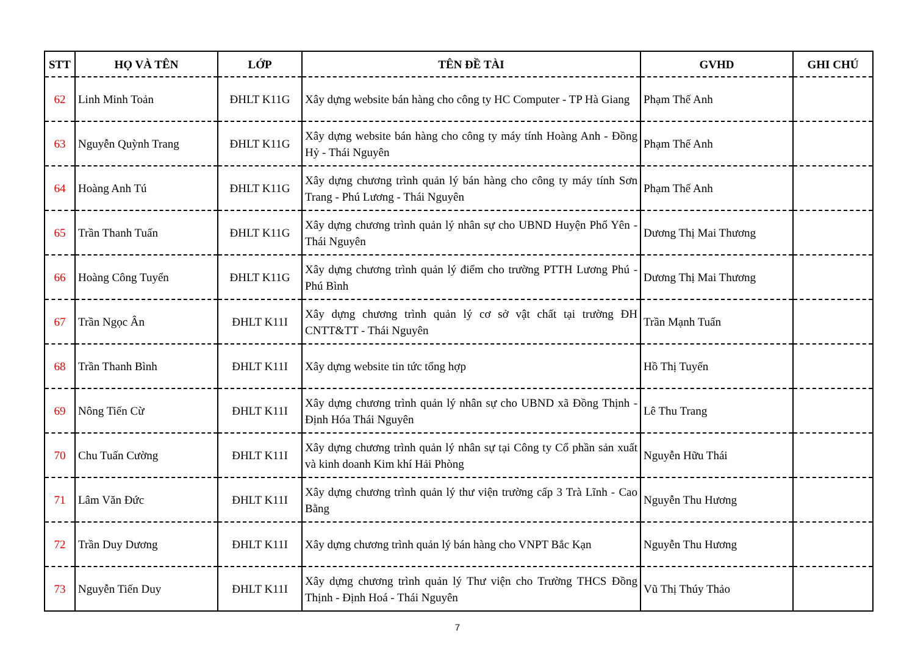| STT | HỌ VÀ TÊN | LỚP | TÊN ĐỀ TÀI | GVHD | GHI CHÚ |
| --- | --- | --- | --- | --- | --- |
| 62 | Linh Minh Toản | ĐHLT K11G | Xây dựng website bán hàng cho công ty HC Computer - TP Hà Giang | Phạm Thế Anh | |
| 63 | Nguyễn Quỳnh Trang | ĐHLT K11G | Xây dựng website bán hàng cho công ty máy tính Hoàng Anh - Đồng Hỷ - Thái Nguyên | Phạm Thế Anh | |
| 64 | Hoàng Anh Tú | ĐHLT K11G | Xây dựng chương trình quản lý bán hàng cho công ty máy tính Sơn Trang - Phú Lương - Thái Nguyên | Phạm Thế Anh | |
| 65 | Trần Thanh Tuấn | ĐHLT K11G | Xây dựng chương trình quản lý nhân sự cho UBND Huyện Phổ Yên - Thái Nguyên | Dương Thị Mai Thương | |
| 66 | Hoàng Công Tuyển | ĐHLT K11G | Xây dựng chương trình quản lý điểm cho trường PTTH Lương Phú - Phú Bình | Dương Thị Mai Thương | |
| 67 | Trần Ngọc Ân | ĐHLT K11I | Xây dựng chương trình quản lý cơ sở vật chất tại trường ĐH CNTT&TT - Thái Nguyên | Trần Mạnh Tuấn | |
| 68 | Trần Thanh Bình | ĐHLT K11I | Xây dựng website tin tức tổng hợp | Hồ Thị Tuyến | |
| 69 | Nông Tiến Cừ | ĐHLT K11I | Xây dựng chương trình quản lý nhân sự cho UBND xã Đồng Thịnh - Định Hóa Thái Nguyên | Lê Thu Trang | |
| 70 | Chu Tuấn Cường | ĐHLT K11I | Xây dựng chương trình quản lý nhân sự tại Công ty Cổ phần sản xuất và kinh doanh Kim khí Hải Phòng | Nguyễn Hữu Thái | |
| 71 | Lâm Văn Đức | ĐHLT K11I | Xây dựng chương trình quản lý thư viện trường cấp 3 Trà Lĩnh - Cao Bằng | Nguyễn Thu Hương | |
| 72 | Trần Duy Dương | ĐHLT K11I | Xây dựng chương trình quản lý bán hàng cho VNPT Bắc Kạn | Nguyễn Thu Hương | |
| 73 | Nguyễn Tiến Duy | ĐHLT K11I | Xây dựng chương trình quản lý Thư viện cho Trường THCS Đồng Thịnh - Định Hoá - Thái Nguyên | Vũ Thị Thúy Thảo | |
7